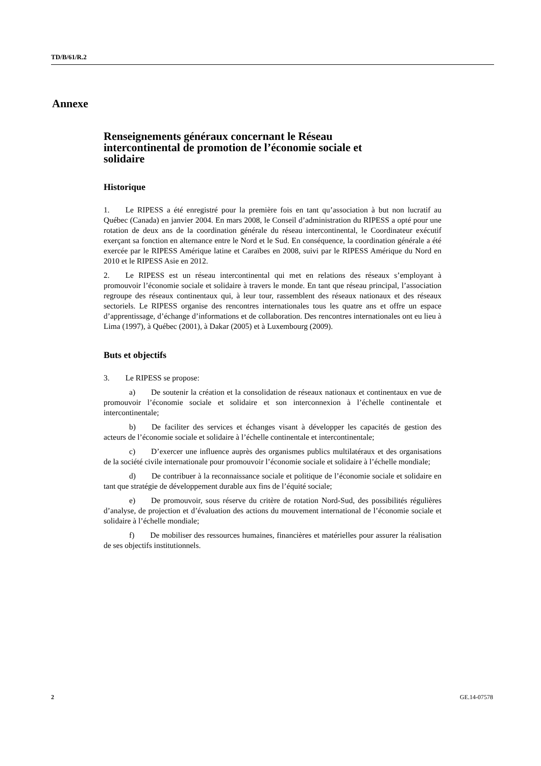TD/B/61/R.2
Annexe
Renseignements généraux concernant le Réseau intercontinental de promotion de l’économie sociale et solidaire
Historique
1.  Le RIPESS a été enregistré pour la première fois en tant qu’association à but non lucratif au Québec (Canada) en janvier 2004. En mars 2008, le Conseil d’administration du RIPESS a opté pour une rotation de deux ans de la coordination générale du réseau intercontinental, le Coordinateur exécutif exerçant sa fonction en alternance entre le Nord et le Sud. En conséquence, la coordination générale a été exercée par le RIPESS Amérique latine et Caraïbes en 2008, suivi par le RIPESS Amérique du Nord en 2010 et le RIPESS Asie en 2012.
2.  Le RIPESS est un réseau intercontinental qui met en relations des réseaux s’employant à promouvoir l’économie sociale et solidaire à travers le monde. En tant que réseau principal, l’association regroupe des réseaux continentaux qui, à leur tour, rassemblent des réseaux nationaux et des réseaux sectoriels. Le RIPESS organise des rencontres internationales tous les quatre ans et offre un espace d’apprentissage, d’échange d’informations et de collaboration. Des rencontres internationales ont eu lieu à Lima (1997), à Québec (2001), à Dakar (2005) et à Luxembourg (2009).
Buts et objectifs
3.  Le RIPESS se propose:
a)  De soutenir la création et la consolidation de réseaux nationaux et continentaux en vue de promouvoir l’économie sociale et solidaire et son interconnexion à l’échelle continentale et intercontinentale;
b)  De faciliter des services et échanges visant à développer les capacités de gestion des acteurs de l’économie sociale et solidaire à l’échelle continentale et intercontinentale;
c)  D’exercer une influence auprès des organismes publics multilatéraux et des organisations de la société civile internationale pour promouvoir l’économie sociale et solidaire à l’échelle mondiale;
d)  De contribuer à la reconnaissance sociale et politique de l’économie sociale et solidaire en tant que stratégie de développement durable aux fins de l’équité sociale;
e)  De promouvoir, sous réserve du critère de rotation Nord-Sud, des possibilités régulières d’analyse, de projection et d’évaluation des actions du mouvement international de l’économie sociale et solidaire à l’échelle mondiale;
f)  De mobiliser des ressources humaines, financières et matérielles pour assurer la réalisation de ses objectifs institutionnels.
2 GE.14-07578